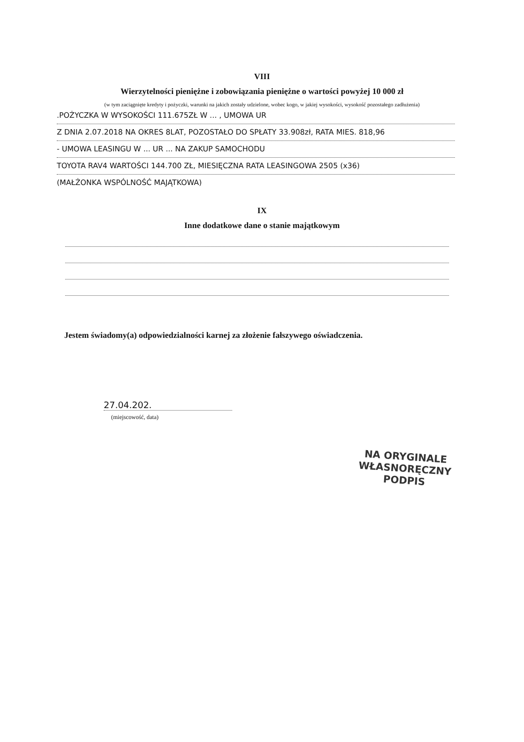VIII
Wierzytelności pieniężne i zobowiązania pieniężne o wartości powyżej 10 000 zł
(w tym zaciągnięte kredyty i pożyczki, warunki na jakich zostały udzielone, wobec kogo, w jakiej wysokości, wysokość pozostałego zadłużenia)
.POŻYCZKA W WYSOKOŚCI 111.675ZŁ W ... , UMOWA UR
Z DNIA 2.07.2018 NA OKRES 8LAT, POZOSTAŁO DO SPŁATY 33.908zł, RATA MIES. 818,96
- UMOWA LEASINGU W ... UR ... NA ZAKUP SAMOCHODU
TOYOTA RAV4 WARTOŚCI 144.700 ZŁ, MIESIĘCZNA RATA LEASINGOWA 2505 (x36)
(MAŁŻONKA WSPÓLNOŚĆ MAJĄTKOWA)
IX
Inne dodatkowe dane o stanie majątkowym
Jestem świadomy(a) odpowiedzialności karnej za złożenie fałszywego oświadczenia.
27.04.202.
(miejscowość, data)
NA ORYGINALE
WŁASNORĘCZNY
PODPIS